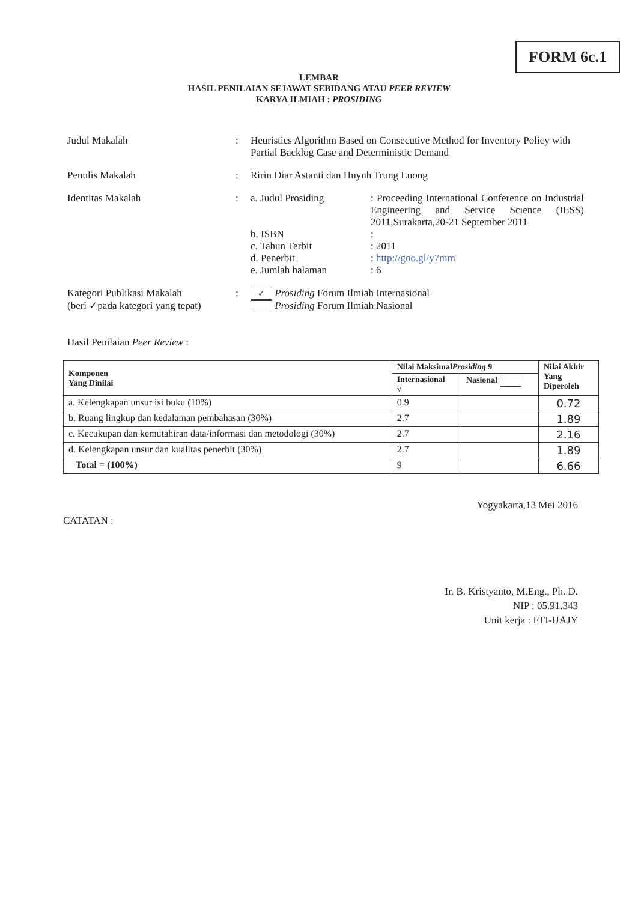FORM 6c.1
LEMBAR
HASIL PENILAIAN SEJAWAT SEBIDANG ATAU PEER REVIEW
KARYA ILMIAH : PROSIDING
Judul Makalah : Heuristics Algorithm Based on Consecutive Method for Inventory Policy with Partial Backlog Case and Deterministic Demand
Penulis Makalah : Ririn Diar Astanti dan Huynh Trung Luong
Identitas Makalah : a. Judul Prosiding : Proceeding International Conference on Industrial Engineering and Service Science (IESS) 2011,Surakarta,20-21 September 2011
b. ISBN :
c. Tahun Terbit : 2011
d. Penerbit : http://goo.gl/y7mm
e. Jumlah halaman : 6
Kategori Publikasi Makalah
(beri ✓pada kategori yang tepat)
:
✓ Prosiding Forum Ilmiah Internasional
Prosiding Forum Ilmiah Nasional
Hasil Penilaian Peer Review :
| Komponen Yang Dinilai | Nilai Maksimal Prosiding 9 | | Nilai Akhir Yang Diperoleh |
| --- | --- | --- | --- |
| | Internasional √ | Nasional | |
| a. Kelengkapan unsur isi buku (10%) | 0.9 | | 0.72 |
| b. Ruang lingkup dan kedalaman pembahasan (30%) | 2.7 | | 1.89 |
| c. Kecukupan dan kemutahiran data/informasi dan metodologi (30%) | 2.7 | | 2.16 |
| d. Kelengkapan unsur dan kualitas penerbit (30%) | 2.7 | | 1.89 |
| Total = (100%) | 9 | | 6.66 |
CATATAN :
Yogyakarta,13 Mei 2016
Ir. B. Kristyanto, M.Eng., Ph. D.
NIP : 05.91.343
Unit kerja : FTI-UAJY